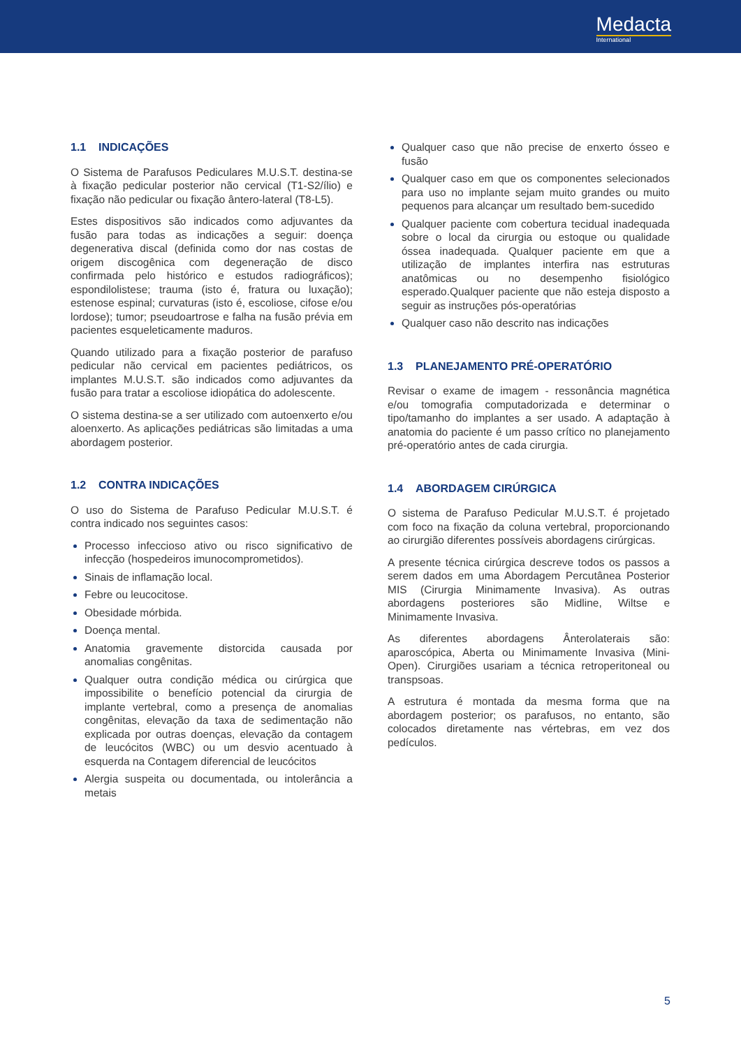Medacta
International
1.1 INDICAÇÕES
O Sistema de Parafusos Pediculares M.U.S.T. destina-se à fixação pedicular posterior não cervical (T1-S2/ílio) e fixação não pedicular ou fixação ântero-lateral (T8-L5).
Estes dispositivos são indicados como adjuvantes da fusão para todas as indicações a seguir: doença degenerativa discal (definida como dor nas costas de origem discogênica com degeneração de disco confirmada pelo histórico e estudos radiográficos); espondilolistese; trauma (isto é, fratura ou luxação); estenose espinal; curvaturas (isto é, escoliose, cifose e/ou lordose); tumor; pseudoartrose e falha na fusão prévia em pacientes esqueleticamente maduros.
Quando utilizado para a fixação posterior de parafuso pedicular não cervical em pacientes pediátricos, os implantes M.U.S.T. são indicados como adjuvantes da fusão para tratar a escoliose idiopática do adolescente.
O sistema destina-se a ser utilizado com autoenxerto e/ou aloenxerto. As aplicações pediátricas são limitadas a uma abordagem posterior.
1.2 CONTRA INDICAÇÕES
O uso do Sistema de Parafuso Pedicular M.U.S.T. é contra indicado nos seguintes casos:
Processo infeccioso ativo ou risco significativo de infecção (hospedeiros imunocomprometidos).
Sinais de inflamação local.
Febre ou leucocitose.
Obesidade mórbida.
Doença mental.
Anatomia gravemente distorcida causada por anomalias congênitas.
Qualquer outra condição médica ou cirúrgica que impossibilite o benefício potencial da cirurgia de implante vertebral, como a presença de anomalias congênitas, elevação da taxa de sedimentação não explicada por outras doenças, elevação da contagem de leucócitos (WBC) ou um desvio acentuado à esquerda na Contagem diferencial de leucócitos
Alergia suspeita ou documentada, ou intolerância a metais
Qualquer caso que não precise de enxerto ósseo e fusão
Qualquer caso em que os componentes selecionados para uso no implante sejam muito grandes ou muito pequenos para alcançar um resultado bem-sucedido
Qualquer paciente com cobertura tecidual inadequada sobre o local da cirurgia ou estoque ou qualidade óssea inadequada. Qualquer paciente em que a utilização de implantes interfira nas estruturas anatômicas ou no desempenho fisiológico esperado.Qualquer paciente que não esteja disposto a seguir as instruções pós-operatórias
Qualquer caso não descrito nas indicações
1.3 PLANEJAMENTO PRÉ-OPERATÓRIO
Revisar o exame de imagem - ressonância magnética e/ou tomografia computadorizada e determinar o tipo/tamanho do implantes a ser usado. A adaptação à anatomia do paciente é um passo crítico no planejamento pré-operatório antes de cada cirurgia.
1.4 ABORDAGEM CIRÚRGICA
O sistema de Parafuso Pedicular M.U.S.T. é projetado com foco na fixação da coluna vertebral, proporcionando ao cirurgião diferentes possíveis abordagens cirúrgicas.
A presente técnica cirúrgica descreve todos os passos a serem dados em uma Abordagem Percutânea Posterior MIS (Cirurgia Minimamente Invasiva). As outras abordagens posteriores são Midline, Wiltse e Minimamente Invasiva.
As diferentes abordagens Ânterolaterais são: aparoscópica, Aberta ou Minimamente Invasiva (Mini-Open). Cirurgiões usariam a técnica retroperitoneal ou transpsoas.
A estrutura é montada da mesma forma que na abordagem posterior; os parafusos, no entanto, são colocados diretamente nas vértebras, em vez dos pedículos.
5